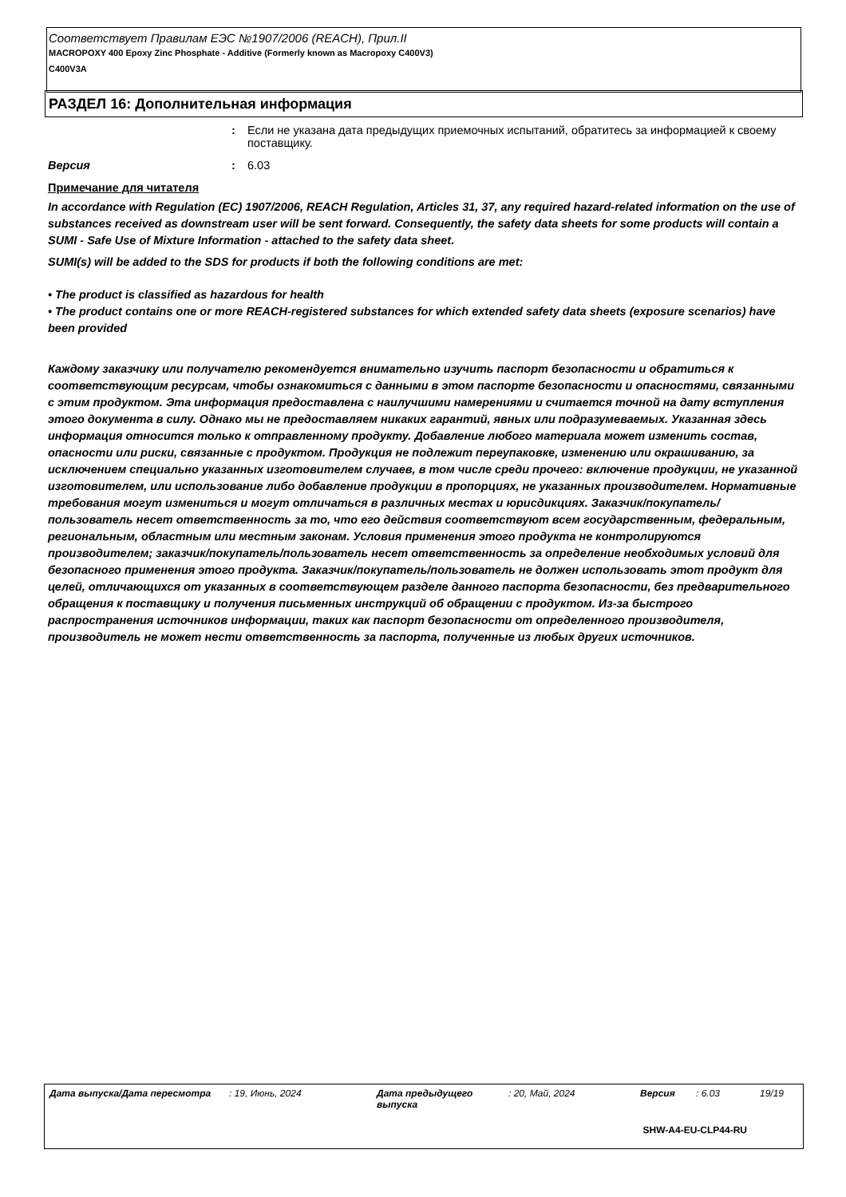Соответствует Правилам ЕЭС №1907/2006 (REACH), Прил.II
MACROPOXY 400 Epoxy Zinc Phosphate - Additive (Formerly known as Macropoxy C400V3)
C400V3A
РАЗДЕЛ 16: Дополнительная информация
: Если не указана дата предыдущих приемочных испытаний, обратитесь за информацией к своему поставщику.
Версия : 6.03
Примечание для читателя
In accordance with Regulation (EC) 1907/2006, REACH Regulation, Articles 31, 37, any required hazard-related information on the use of substances received as downstream user will be sent forward. Consequently, the safety data sheets for some products will contain a SUMI - Safe Use of Mixture Information - attached to the safety data sheet.
SUMI(s) will be added to the SDS for products if both the following conditions are met:
• The product is classified as hazardous for health
• The product contains one or more REACH-registered substances for which extended safety data sheets (exposure scenarios) have been provided
Каждому заказчику или получателю рекомендуется внимательно изучить паспорт безопасности и обратиться к соответствующим ресурсам, чтобы ознакомиться с данными в этом паспорте безопасности и опасностями, связанными с этим продуктом. Эта информация предоставлена с наилучшими намерениями и считается точной на дату вступления этого документа в силу. Однако мы не предоставляем никаких гарантий, явных или подразумеваемых. Указанная здесь информация относится только к отправленному продукту. Добавление любого материала может изменить состав, опасности или риски, связанные с продуктом. Продукция не подлежит переупаковке, изменению или окрашиванию, за исключением специально указанных изготовителем случаев, в том числе среди прочего: включение продукции, не указанной изготовителем, или использование либо добавление продукции в пропорциях, не указанных производителем. Нормативные требования могут измениться и могут отличаться в различных местах и юрисдикциях. Заказчик/покупатель/пользователь несет ответственность за то, что его действия соответствуют всем государственным, федеральным, региональным, областным или местным законам. Условия применения этого продукта не контролируются производителем; заказчик/покупатель/пользователь несет ответственность за определение необходимых условий для безопасного применения этого продукта. Заказчик/покупатель/пользователь не должен использовать этот продукт для целей, отличающихся от указанных в соответствующем разделе данного паспорта безопасности, без предварительного обращения к поставщику и получения письменных инструкций об обращении с продуктом. Из-за быстрого распространения источников информации, таких как паспорт безопасности от определенного производителя, производитель не может нести ответственность за паспорта, полученные из любых других источников.
Дата выпуска/Дата пересмотра : 19, Июнь, 2024 Дата предыдущего выпуска
: 20, Май, 2024 Версия : 6.03 19/19
SHW-A4-EU-CLP44-RU